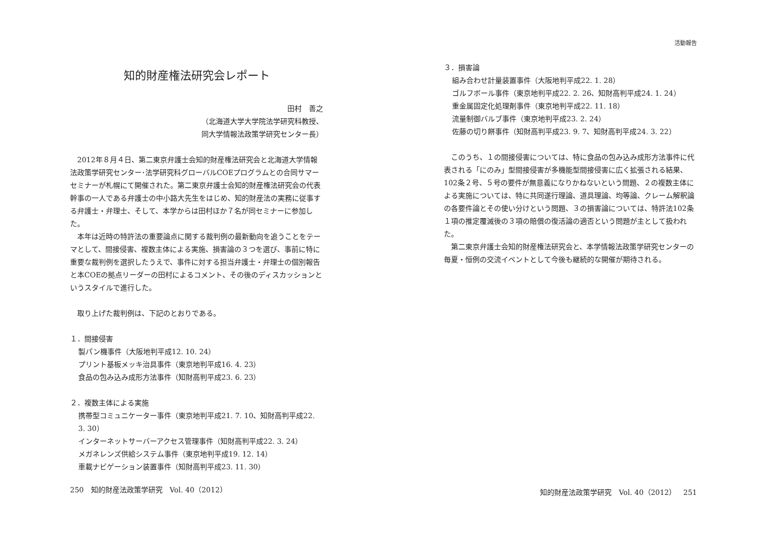知的財産権法研究会レポート
田村　善之
（北海道大学大学院法学研究科教授、
同大学情報法政策学研究センター長）
2012年８月４日、第二東京弁護士会知的財産権法研究会と北海道大学情報法政策学研究センター･法学研究科グローバルCOEプログラムとの合同サマーセミナーが札幌にて開催された。第二東京弁護士会知的財産権法研究会の代表幹事の一人である弁護士の中小路大先生をはじめ、知的財産法の実務に従事する弁護士・弁理士、そして、本学からは田村ほか７名が同セミナーに参加した。
本年は近時の特許法の重要論点に関する裁判例の最新動向を追うことをテーマとして、間接侵害、複数主体による実施、損害論の３つを選び、事前に特に重要な裁判例を選択したうえで、事件に対する担当弁護士・弁理士の個別報告と本COEの拠点リーダーの田村によるコメント、その後のディスカッションというスタイルで進行した。
取り上げた裁判例は、下記のとおりである。
１．間接侵害
製パン機事件（大阪地判平成12. 10. 24）
プリント基板メッキ治具事件（東京地判平成16. 4. 23）
食品の包み込み成形方法事件（知財高判平成23. 6. 23）
２．複数主体による実施
携帯型コミュニケーター事件（東京地判平成21. 7. 10、知財高判平成22. 3. 30）
インターネットサーバーアクセス管理事件（知財高判平成22. 3. 24）
メガネレンズ供給システム事件（東京地判平成19. 12. 14）
車載ナビゲーション装置事件（知財高判平成23. 11. 30）
250　知的財産法政策学研究　Vol. 40（2012）
活動報告
３．損害論
組み合わせ計量装置事件（大阪地判平成22. 1. 28）
ゴルフボール事件（東京地判平成22. 2. 26、知財高判平成24. 1. 24）
重金属固定化処理剤事件（東京地判平成22. 11. 18）
流量制御バルブ事件（東京地判平成23. 2. 24）
佐藤の切り餅事件（知財高判平成23. 9. 7、知財高判平成24. 3. 22）
このうち、１の間接侵害については、特に食品の包み込み成形方法事件に代表される「にのみ」型間接侵害が多機能型間接侵害に広く拡張される結果、102条２号、５号の要件が無意義になりかねないという問題、２の複数主体による実施については、特に共同遂行理論、道具理論、均等論、クレーム解釈論の各要件論とその使い分けという問題、３の損害論については、特許法102条１項の推定覆滅後の３項の賠償の復活論の適否という問題が主として扱われた。
第二東京弁護士会知的財産権法研究会と、本学情報法政策学研究センターの毎夏・恒例の交流イベントとして今後も継続的な開催が期待される。
知的財産法政策学研究　Vol. 40（2012）　251